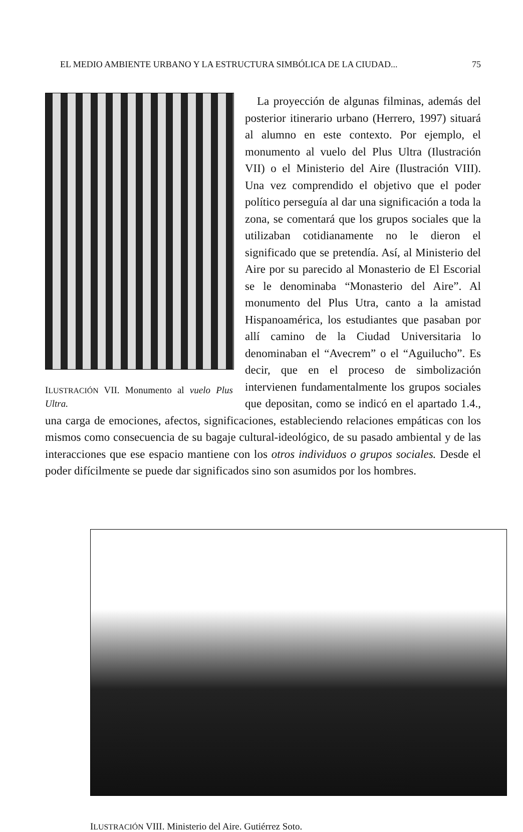EL MEDIO AMBIENTE URBANO Y LA ESTRUCTURA SIMBÓLICA DE LA CIUDAD... 75
ILUSTRACIÓN VII. Monumento al vuelo Plus Ultra.
La proyección de algunas filminas, además del posterior itinerario urbano (Herrero, 1997) situará al alumno en este contexto. Por ejemplo, el monumento al vuelo del Plus Ultra (Ilustración VII) o el Ministerio del Aire (Ilustración VIII). Una vez comprendido el objetivo que el poder político perseguía al dar una significación a toda la zona, se comentará que los grupos sociales que la utilizaban cotidianamente no le dieron el significado que se pretendía. Así, al Ministerio del Aire por su parecido al Monasterio de El Escorial se le denominaba “Monasterio del Aire”. Al monumento del Plus Utra, canto a la amistad Hispanoamérica, los estudiantes que pasaban por allí camino de la Ciudad Universitaria lo denominaban el “Avecrem” o el “Aguilucho”. Es decir, que en el proceso de simbolización intervienen fundamentalmente los grupos sociales que depositan, como se indicó en el apartado 1.4., una carga de emociones, afectos, significaciones, estableciendo relaciones empáticas con los mismos como consecuencia de su bagaje cultural-ideológico, de su pasado ambiental y de las interacciones que ese espacio mantiene con los otros individuos o grupos sociales. Desde el poder difícilmente se puede dar significados sino son asumidos por los hombres.
ILUSTRACIÓN VIII. Ministerio del Aire. Gutiérrez Soto.